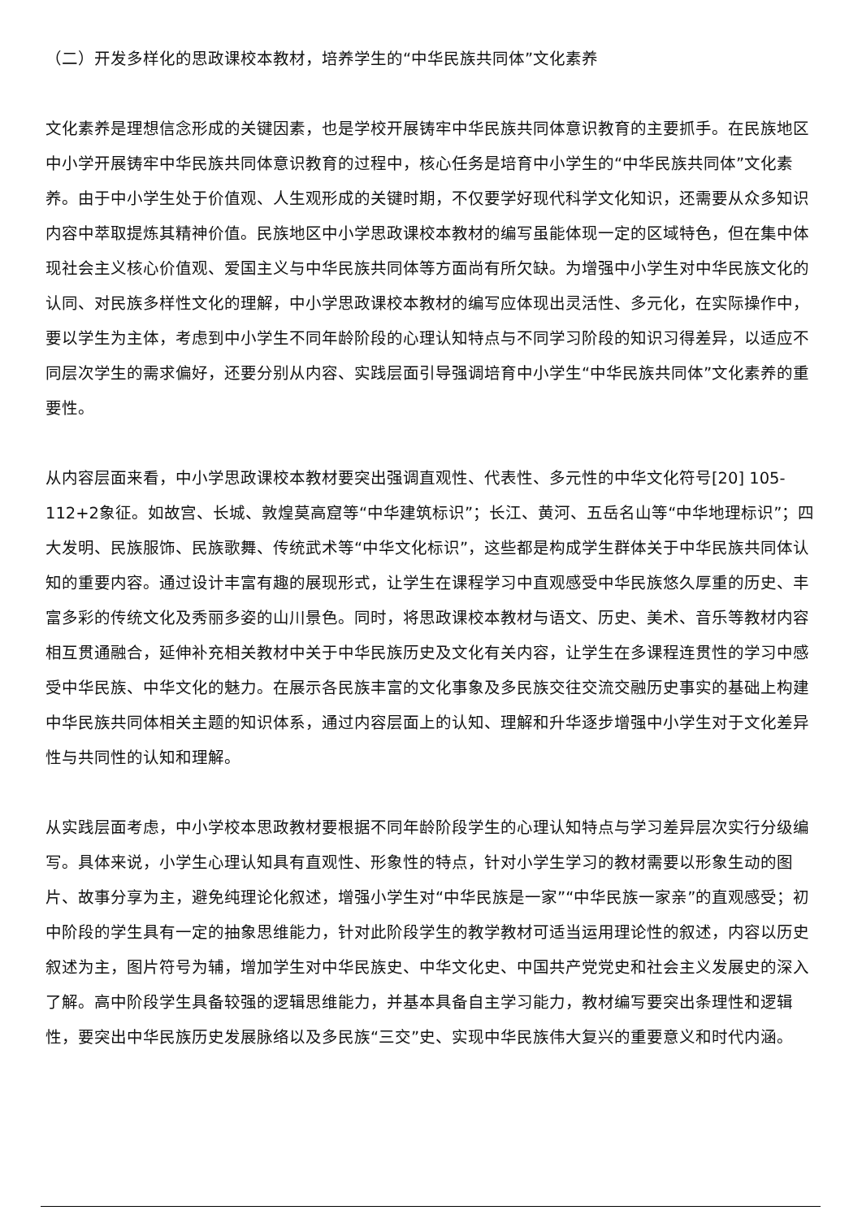（二）开发多样化的思政课校本教材，培养学生的“中华民族共同体”文化素养
文化素养是理想信念形成的关键因素，也是学校开展铸牢中华民族共同体意识教育的主要抓手。在民族地区中小学开展铸牢中华民族共同体意识教育的过程中，核心任务是培育中小学生的“中华民族共同体”文化素养。由于中小学生处于价值观、人生观形成的关键时期，不仅要学好现代科学文化知识，还需要从众多知识内容中萃取提炼其精神价值。民族地区中小学思政课校本教材的编写虽能体现一定的区域特色，但在集中体现社会主义核心价值观、爱国主义与中华民族共同体等方面尚有所欠缺。为增强中小学生对中华民族文化的认同、对民族多样性文化的理解，中小学思政课校本教材的编写应体现出灵活性、多元化，在实际操作中，要以学生为主体，考虑到中小学生不同年龄阶段的心理认知特点与不同学习阶段的知识习得差异，以适应不同层次学生的需求偏好，还要分别从内容、实践层面引导强调培育中小学生“中华民族共同体”文化素养的重要性。
从内容层面来看，中小学思政课校本教材要突出强调直观性、代表性、多元性的中华文化符号[20] 105-112+2象征。如故宫、长城、敦煌莫高窟等“中华建筑标识”；长江、黄河、五岳名山等“中华地理标识”；四大发明、民族服饰、民族歌舞、传统武术等“中华文化标识”，这些都是构成学生群体关于中华民族共同体认知的重要内容。通过设计丰富有趣的展现形式，让学生在课程学习中直观感受中华民族悠久厚重的历史、丰富多彩的传统文化及秀丽多姿的山川景色。同时，将思政课校本教材与语文、历史、美术、音乐等教材内容相互贯通融合，延伸补充相关教材中关于中华民族历史及文化有关内容，让学生在多课程连贯性的学习中感受中华民族、中华文化的魅力。在展示各民族丰富的文化事象及多民族交往交流交融历史事实的基础上构建中华民族共同体相关主题的知识体系，通过内容层面上的认知、理解和升华逐步增强中小学生对于文化差异性与共同性的认知和理解。
从实践层面考虑，中小学校本思政教材要根据不同年龄阶段学生的心理认知特点与学习差异层次实行分级编写。具体来说，小学生心理认知具有直观性、形象性的特点，针对小学生学习的教材需要以形象生动的图片、故事分享为主，避免纯理论化叙述，增强小学生对“中华民族是一家”“中华民族一家亲”的直观感受；初中阶段的学生具有一定的抽象思维能力，针对此阶段学生的教学教材可适当运用理论性的叙述，内容以历史叙述为主，图片符号为辅，增加学生对中华民族史、中华文化史、中国共产党党史和社会主义发展史的深入了解。高中阶段学生具备较强的逻辑思维能力，并基本具备自主学习能力，教材编写要突出条理性和逻辑性，要突出中华民族历史发展脉络以及多民族“三交”史、实现中华民族伟大复兴的重要意义和时代内涵。